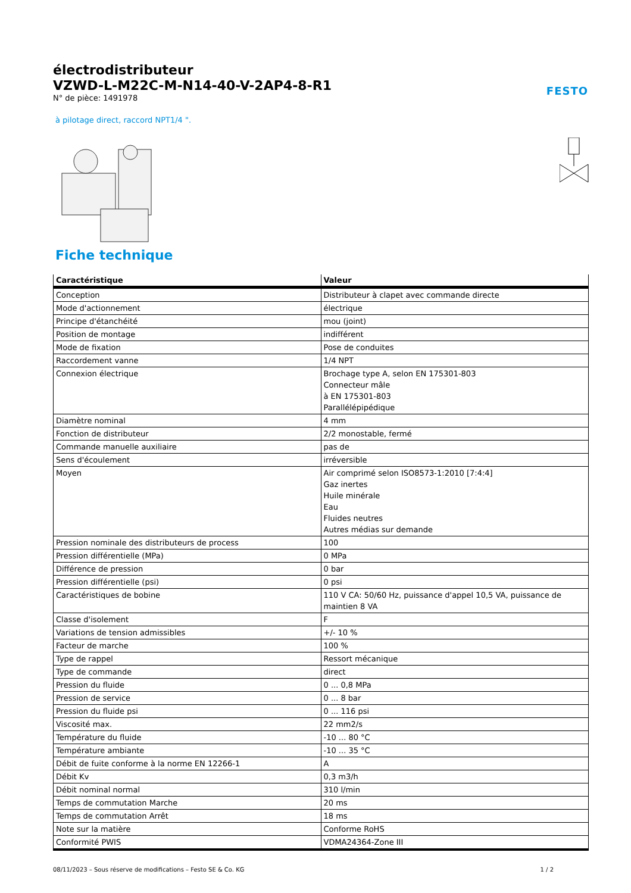FESTO
électrodistributeur
VZWD-L-M22C-M-N14-40-V-2AP4-8-R1
N° de pièce: 1491978
à pilotage direct, raccord NPT1/4 ".
Fiche technique
| Caractéristique | Valeur |
| --- | --- |
| Conception | Distributeur à clapet avec commande directe |
| Mode d'actionnement | électrique |
| Principe d'étanchéité | mou (joint) |
| Position de montage | indifférent |
| Mode de fixation | Pose de conduites |
| Raccordement vanne | 1/4 NPT |
| Connexion électrique | Brochage type A, selon EN 175301-803 Connecteur mâle à EN 175301-803 Parallélépipédique |
| Diamètre nominal | 4 mm |
| Fonction de distributeur | 2/2 monostable, fermé |
| Commande manuelle auxiliaire | pas de |
| Sens d'écoulement | irréversible |
| Moyen | Air comprimé selon ISO8573-1:2010 [7:4:4] Gaz inertes Huile minérale Eau Fluides neutres Autres médias sur demande |
| Pression nominale des distributeurs de process | 100 |
| Pression différentielle (MPa) | 0 MPa |
| Différence de pression | 0 bar |
| Pression différentielle (psi) | 0 psi |
| Caractéristiques de bobine | 110 V CA: 50/60 Hz, puissance d'appel 10,5 VA, puissance de maintien 8 VA |
| Classe d'isolement | F |
| Variations de tension admissibles | +/- 10 % |
| Facteur de marche | 100 % |
| Type de rappel | Ressort mécanique |
| Type de commande | direct |
| Pression du fluide | 0 ... 0,8 MPa |
| Pression de service | 0 ... 8 bar |
| Pression du fluide psi | 0 ... 116 psi |
| Viscosité max. | 22 mm2/s |
| Température du fluide | -10 ... 80 °C |
| Température ambiante | -10 ... 35 °C |
| Débit de fuite conforme à la norme EN 12266-1 | A |
| Débit Kv | 0,3 m3/h |
| Débit nominal normal | 310 l/min |
| Temps de commutation Marche | 20 ms |
| Temps de commutation Arrêt | 18 ms |
| Note sur la matière | Conforme RoHS |
| Conformité PWIS | VDMA24364-Zone III |
08/11/2023 – Sous réserve de modifications – Festo SE & Co. KG 1 / 2